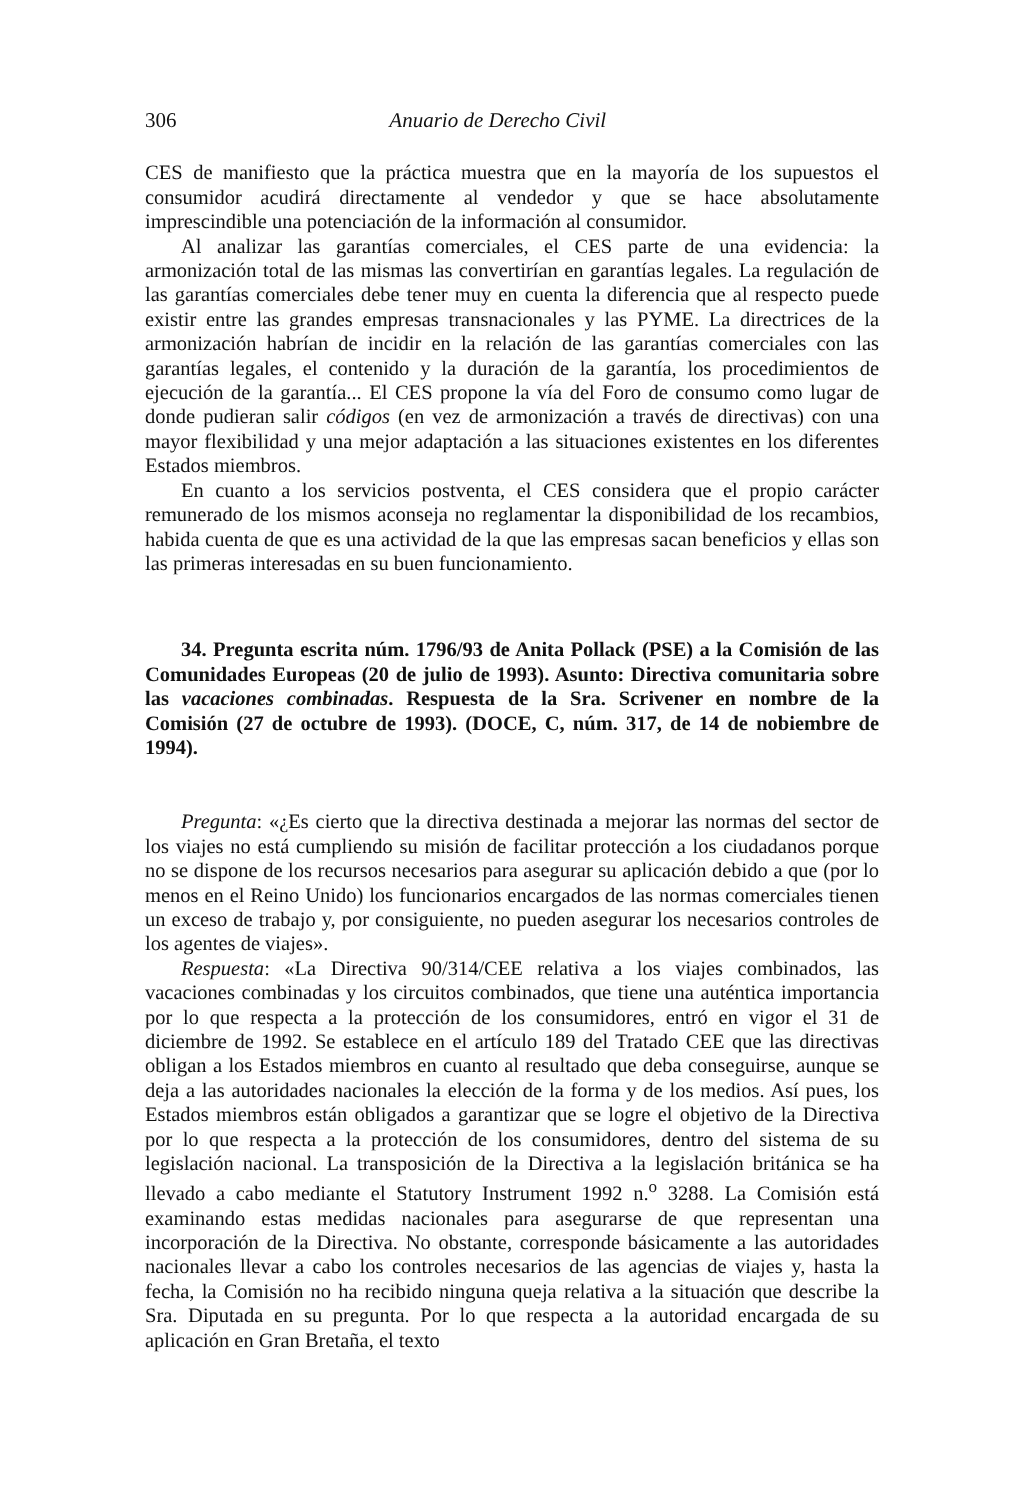306 Anuario de Derecho Civil
CES de manifiesto que la práctica muestra que en la mayoría de los supuestos el consumidor acudirá directamente al vendedor y que se hace absolutamente imprescindible una potenciación de la información al consumidor.
Al analizar las garantías comerciales, el CES parte de una evidencia: la armonización total de las mismas las convertirían en garantías legales. La regulación de las garantías comerciales debe tener muy en cuenta la diferencia que al respecto puede existir entre las grandes empresas transnacionales y las PYME. La directrices de la armonización habrían de incidir en la relación de las garantías comerciales con las garantías legales, el contenido y la duración de la garantía, los procedimientos de ejecución de la garantía... El CES propone la vía del Foro de consumo como lugar de donde pudieran salir códigos (en vez de armonización a través de directivas) con una mayor flexibilidad y una mejor adaptación a las situaciones existentes en los diferentes Estados miembros.
En cuanto a los servicios postventa, el CES considera que el propio carácter remunerado de los mismos aconseja no reglamentar la disponibilidad de los recambios, habida cuenta de que es una actividad de la que las empresas sacan beneficios y ellas son las primeras interesadas en su buen funcionamiento.
34. Pregunta escrita núm. 1796/93 de Anita Pollack (PSE) a la Comisión de las Comunidades Europeas (20 de julio de 1993). Asunto: Directiva comunitaria sobre las vacaciones combinadas. Respuesta de la Sra. Scrivener en nombre de la Comisión (27 de octubre de 1993). (DOCE, C, núm. 317, de 14 de nobiembre de 1994).
Pregunta: «¿Es cierto que la directiva destinada a mejorar las normas del sector de los viajes no está cumpliendo su misión de facilitar protección a los ciudadanos porque no se dispone de los recursos necesarios para asegurar su aplicación debido a que (por lo menos en el Reino Unido) los funcionarios encargados de las normas comerciales tienen un exceso de trabajo y, por consiguiente, no pueden asegurar los necesarios controles de los agentes de viajes».
Respuesta: «La Directiva 90/314/CEE relativa a los viajes combinados, las vacaciones combinadas y los circuitos combinados, que tiene una auténtica importancia por lo que respecta a la protección de los consumidores, entró en vigor el 31 de diciembre de 1992. Se establece en el artículo 189 del Tratado CEE que las directivas obligan a los Estados miembros en cuanto al resultado que deba conseguirse, aunque se deja a las autoridades nacionales la elección de la forma y de los medios. Así pues, los Estados miembros están obligados a garantizar que se logre el objetivo de la Directiva por lo que respecta a la protección de los consumidores, dentro del sistema de su legislación nacional. La transposición de la Directiva a la legislación británica se ha llevado a cabo mediante el Statutory Instrument 1992 n.<sup>o</sup> 3288. La Comisión está examinando estas medidas nacionales para asegurarse de que representan una incorporación de la Directiva. No obstante, corresponde básicamente a las autoridades nacionales llevar a cabo los controles necesarios de las agencias de viajes y, hasta la fecha, la Comisión no ha recibido ninguna queja relativa a la situación que describe la Sra. Diputada en su pregunta. Por lo que respecta a la autoridad encargada de su aplicación en Gran Bretaña, el texto